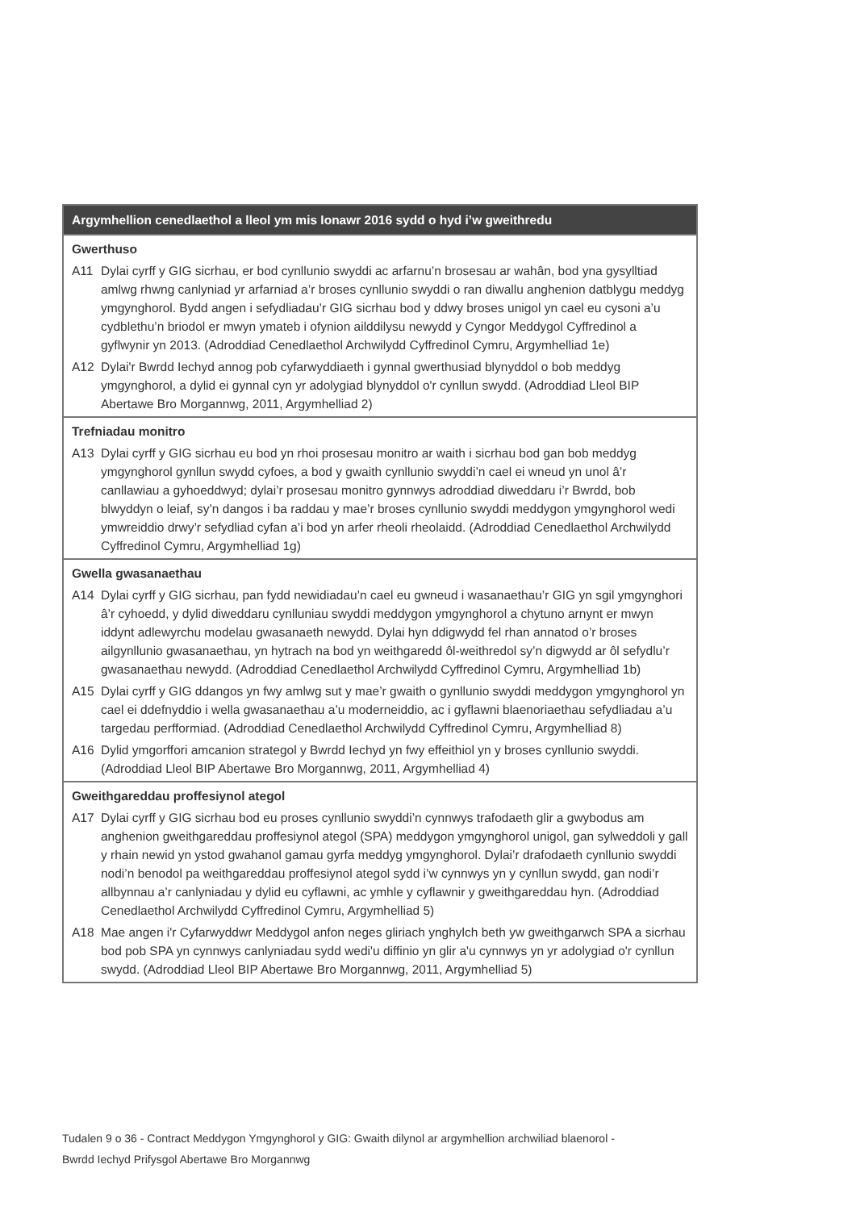| Argymhellion cenedlaethol a lleol ym mis Ionawr 2016 sydd o hyd i’w gweithredu | |
| --- | --- |
| Gwerthuso | |
| A11 | Dylai cyrff y GIG sicrhau, er bod cynllunio swyddi ac arfarnu’n brosesau ar wahân, bod yna gysylltiad amlwg rhwng canlyniad yr arfarniad a’r broses cynllunio swyddi o ran diwallu anghenion datblygu meddyg ymgynghorol. Bydd angen i sefydliadau’r GIG sicrhau bod y ddwy broses unigol yn cael eu cysoni a’u cydblethu’n briodol er mwyn ymateb i ofynion ailddilysu newydd y Cyngor Meddygol Cyffredinol a gyflwynir yn 2013. (Adroddiad Cenedlaethol Archwilydd Cyffredinol Cymru, Argymhelliad 1e) |
| A12 | Dylai'r Bwrdd Iechyd annog pob cyfarwyddiaeth i gynnal gwerthusiad blynyddol o bob meddyg ymgynghorol, a dylid ei gynnal cyn yr adolygiad blynyddol o'r cynllun swydd. (Adroddiad Lleol BIP Abertawe Bro Morgannwg, 2011, Argymhelliad 2) |
| Trefniadau monitro | |
| A13 | Dylai cyrff y GIG sicrhau eu bod yn rhoi prosesau monitro ar waith i sicrhau bod gan bob meddyg ymgynghorol gynllun swydd cyfoes, a bod y gwaith cynllunio swyddi’n cael ei wneud yn unol â’r canllawiau a gyhoeddwyd; dylai’r prosesau monitro gynnwys adroddiad diweddaru i’r Bwrdd, bob blwyddyn o leiaf, sy’n dangos i ba raddau y mae’r broses cynllunio swyddi meddygon ymgynghorol wedi ymwreiddio drwy’r sefydliad cyfan a’i bod yn arfer rheoli rheolaidd. (Adroddiad Cenedlaethol Archwilydd Cyffredinol Cymru, Argymhelliad 1g) |
| Gwella gwasanaethau | |
| A14 | Dylai cyrff y GIG sicrhau, pan fydd newidiadau’n cael eu gwneud i wasanaethau’r GIG yn sgil ymgynghori â’r cyhoedd, y dylid diweddaru cynlluniau swyddi meddygon ymgynghorol a chytuno arnynt er mwyn iddynt adlewyrchu modelau gwasanaeth newydd. Dylai hyn ddigwydd fel rhan annatod o’r broses ailgynllunio gwasanaethau, yn hytrach na bod yn weithgaredd ôl-weithredol sy’n digwydd ar ôl sefydlu’r gwasanaethau newydd. (Adroddiad Cenedlaethol Archwilydd Cyffredinol Cymru, Argymhelliad 1b) |
| A15 | Dylai cyrff y GIG ddangos yn fwy amlwg sut y mae’r gwaith o gynllunio swyddi meddygon ymgynghorol yn cael ei ddefnyddio i wella gwasanaethau a’u moderneiddio, ac i gyflawni blaenoriaethau sefydliadau a’u targedau perfformiad. (Adroddiad Cenedlaethol Archwilydd Cyffredinol Cymru, Argymhelliad 8) |
| A16 | Dylid ymgorffori amcanion strategol y Bwrdd Iechyd yn fwy effeithiol yn y broses cynllunio swyddi. (Adroddiad Lleol BIP Abertawe Bro Morgannwg, 2011, Argymhelliad 4) |
| Gweithgareddau proffesiynol ategol | |
| A17 | Dylai cyrff y GIG sicrhau bod eu proses cynllunio swyddi’n cynnwys trafodaeth glir a gwybodus am anghenion gweithgareddau proffesiynol ategol (SPA) meddygon ymgynghorol unigol, gan sylweddoli y gall y rhain newid yn ystod gwahanol gamau gyrfa meddyg ymgynghorol. Dylai’r drafodaeth cynllunio swyddi nodi’n benodol pa weithgareddau proffesiynol ategol sydd i’w cynnwys yn y cynllun swydd, gan nodi’r allbynnau a’r canlyniadau y dylid eu cyflawni, ac ymhle y cyflawnir y gweithgareddau hyn. (Adroddiad Cenedlaethol Archwilydd Cyffredinol Cymru, Argymhelliad 5) |
| A18 | Mae angen i'r Cyfarwyddwr Meddygol anfon neges gliriach ynghylch beth yw gweithgarwch SPA a sicrhau bod pob SPA yn cynnwys canlyniadau sydd wedi'u diffinio yn glir a'u cynnwys yn yr adolygiad o'r cynllun swydd. (Adroddiad Lleol BIP Abertawe Bro Morgannwg, 2011, Argymhelliad 5) |
Tudalen 9 o 36 - Contract Meddygon Ymgynghorol y GIG: Gwaith dilynol ar argymhellion archwiliad blaenorol - Bwrdd Iechyd Prifysgol Abertawe Bro Morgannwg